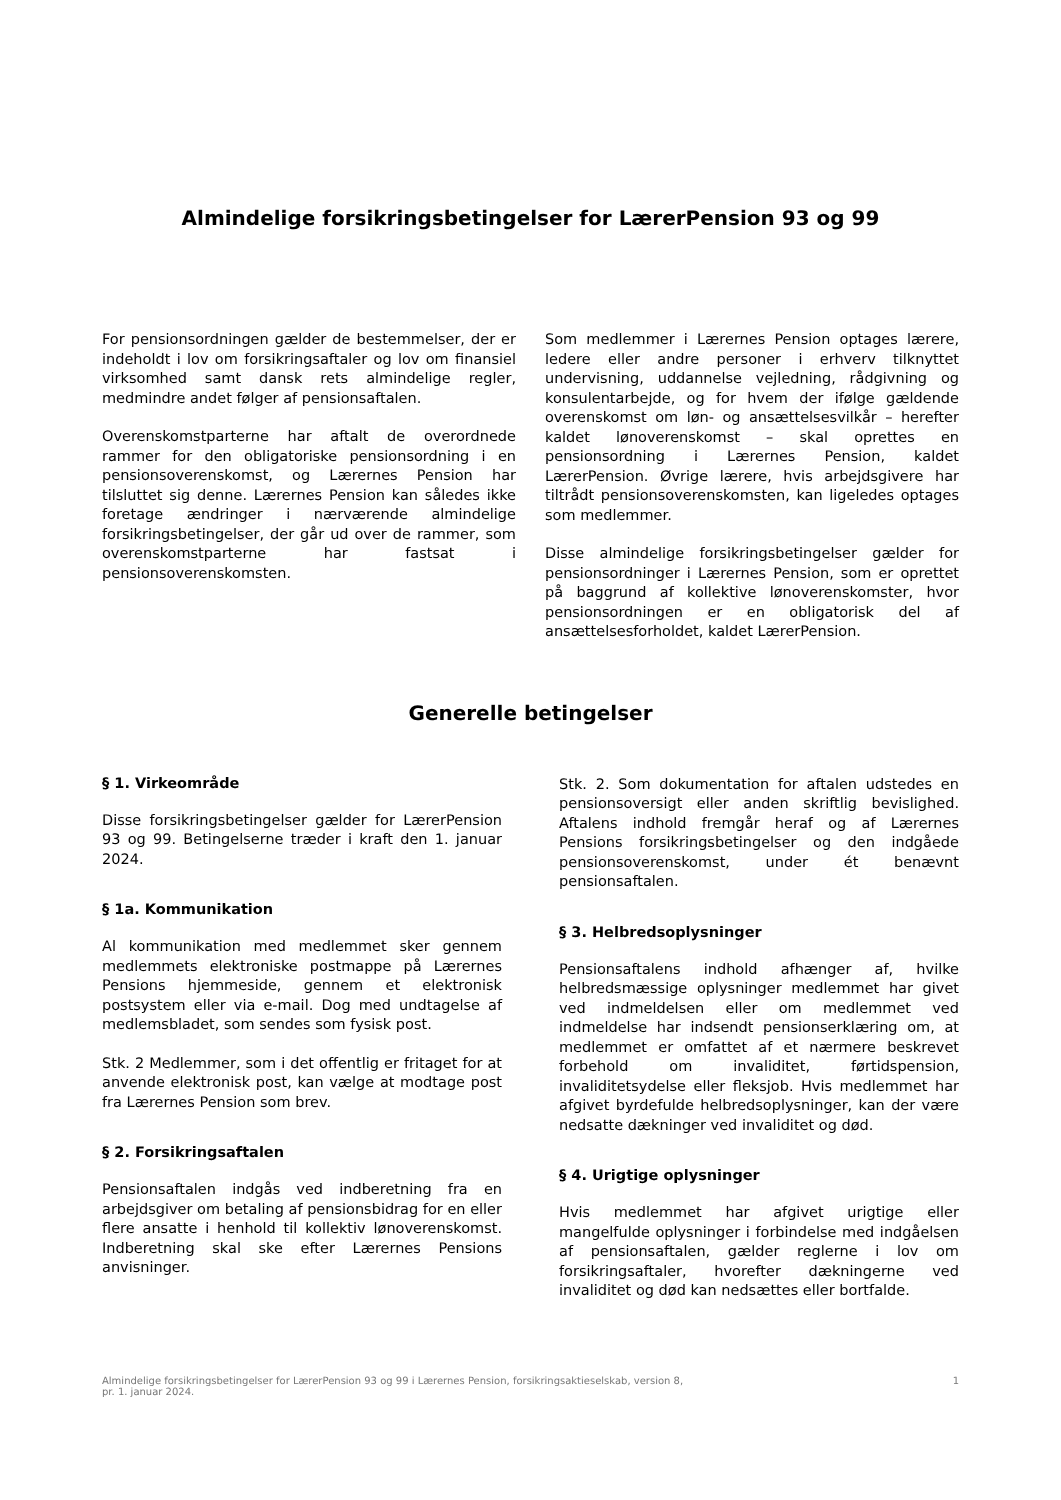Almindelige forsikringsbetingelser for LærerPension 93 og 99
For pensionsordningen gælder de bestemmelser, der er indeholdt i lov om forsikringsaftaler og lov om finansiel virksomhed samt dansk rets almindelige regler, medmindre andet følger af pensionsaftalen.
Overenskomstparterne har aftalt de overordnede rammer for den obligatoriske pensionsordning i en pensionsoverenskomst, og Lærernes Pension har tilsluttet sig denne. Lærernes Pension kan således ikke foretage ændringer i nærværende almindelige forsikringsbetingelser, der går ud over de rammer, som overenskomstparterne har fastsat i pensionsoverenskomsten.
Som medlemmer i Lærernes Pension optages lærere, ledere eller andre personer i erhverv tilknyttet undervisning, uddannelse vejledning, rådgivning og konsulentarbejde, og for hvem der ifølge gældende overenskomst om løn- og ansættelsesvilkår – herefter kaldet lønoverenskomst – skal oprettes en pensionsordning i Lærernes Pension, kaldet LærerPension. Øvrige lærere, hvis arbejdsgivere har tiltrådt pensionsoverenskomsten, kan ligeledes optages som medlemmer.
Disse almindelige forsikringsbetingelser gælder for pensionsordninger i Lærernes Pension, som er oprettet på baggrund af kollektive lønoverenskomster, hvor pensionsordningen er en obligatorisk del af ansættelsesforholdet, kaldet LærerPension.
Generelle betingelser
§ 1. Virkeområde
Disse forsikringsbetingelser gælder for LærerPension 93 og 99. Betingelserne træder i kraft den 1. januar 2024.
§ 1a. Kommunikation
Al kommunikation med medlemmet sker gennem medlemmets elektroniske postmappe på Lærernes Pensions hjemmeside, gennem et elektronisk postsystem eller via e-mail. Dog med undtagelse af medlemsbladet, som sendes som fysisk post.
Stk. 2 Medlemmer, som i det offentlig er fritaget for at anvende elektronisk post, kan vælge at modtage post fra Lærernes Pension som brev.
§ 2. Forsikringsaftalen
Pensionsaftalen indgås ved indberetning fra en arbejdsgiver om betaling af pensionsbidrag for en eller flere ansatte i henhold til kollektiv lønoverenskomst. Indberetning skal ske efter Lærernes Pensions anvisninger.
Stk. 2. Som dokumentation for aftalen udstedes en pensionsoversigt eller anden skriftlig bevislighed. Aftalens indhold fremgår heraf og af Lærernes Pensions forsikringsbetingelser og den indgåede pensionsoverenskomst, under ét benævnt pensionsaftalen.
§ 3. Helbredsoplysninger
Pensionsaftalens indhold afhænger af, hvilke helbredsmæssige oplysninger medlemmet har givet ved indmeldelsen eller om medlemmet ved indmeldelse har indsendt pensionserklæring om, at medlemmet er omfattet af et nærmere beskrevet forbehold om invaliditet, førtidspension, invaliditetsydelse eller fleksjob. Hvis medlemmet har afgivet byrdefulde helbredsoplysninger, kan der være nedsatte dækninger ved invaliditet og død.
§ 4. Urigtige oplysninger
Hvis medlemmet har afgivet urigtige eller mangelfulde oplysninger i forbindelse med indgåelsen af pensionsaftalen, gælder reglerne i lov om forsikringsaftaler, hvorefter dækningerne ved invaliditet og død kan nedsættes eller bortfalde.
Almindelige forsikringsbetingelser for LærerPension 93 og 99 i Lærernes Pension, forsikringsaktieselskab, version 8,
pr. 1. januar 2024. 1